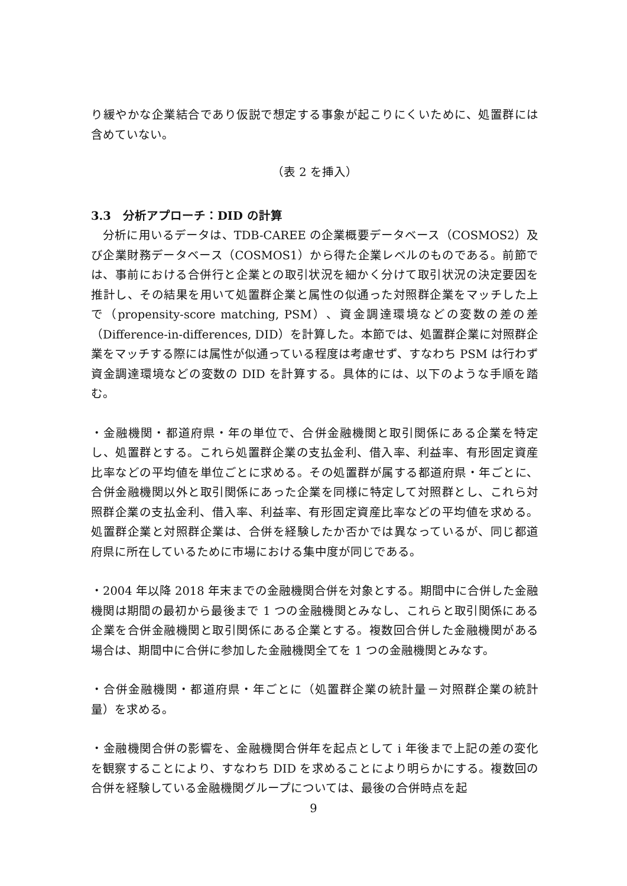り緩やかな企業結合であり仮説で想定する事象が起こりにくいために、処置群には含めていない。
（表 2 を挿入）
3.3　分析アプローチ：DID の計算
　分析に用いるデータは、TDB-CAREE の企業概要データベース（COSMOS2）及び企業財務データベース（COSMOS1）から得た企業レベルのものである。前節では、事前における合併行と企業との取引状況を細かく分けて取引状況の決定要因を推計し、その結果を用いて処置群企業と属性の似通った対照群企業をマッチした上で（propensity-score matching, PSM）、資金調達環境などの変数の差の差（Difference-in-differences, DID）を計算した。本節では、処置群企業に対照群企業をマッチする際には属性が似通っている程度は考慮せず、すなわち PSM は行わず資金調達環境などの変数の DID を計算する。具体的には、以下のような手順を踏む。
・金融機関・都道府県・年の単位で、合併金融機関と取引関係にある企業を特定し、処置群とする。これら処置群企業の支払金利、借入率、利益率、有形固定資産比率などの平均値を単位ごとに求める。その処置群が属する都道府県・年ごとに、合併金融機関以外と取引関係にあった企業を同様に特定して対照群とし、これら対照群企業の支払金利、借入率、利益率、有形固定資産比率などの平均値を求める。処置群企業と対照群企業は、合併を経験したか否かでは異なっているが、同じ都道府県に所在しているために市場における集中度が同じである。
・2004 年以降 2018 年末までの金融機関合併を対象とする。期間中に合併した金融機関は期間の最初から最後まで 1 つの金融機関とみなし、これらと取引関係にある企業を合併金融機関と取引関係にある企業とする。複数回合併した金融機関がある場合は、期間中に合併に参加した金融機関全てを 1 つの金融機関とみなす。
・合併金融機関・都道府県・年ごとに（処置群企業の統計量－対照群企業の統計量）を求める。
・金融機関合併の影響を、金融機関合併年を起点として i 年後まで上記の差の変化を観察することにより、すなわち DID を求めることにより明らかにする。複数回の合併を経験している金融機関グループについては、最後の合併時点を起
9